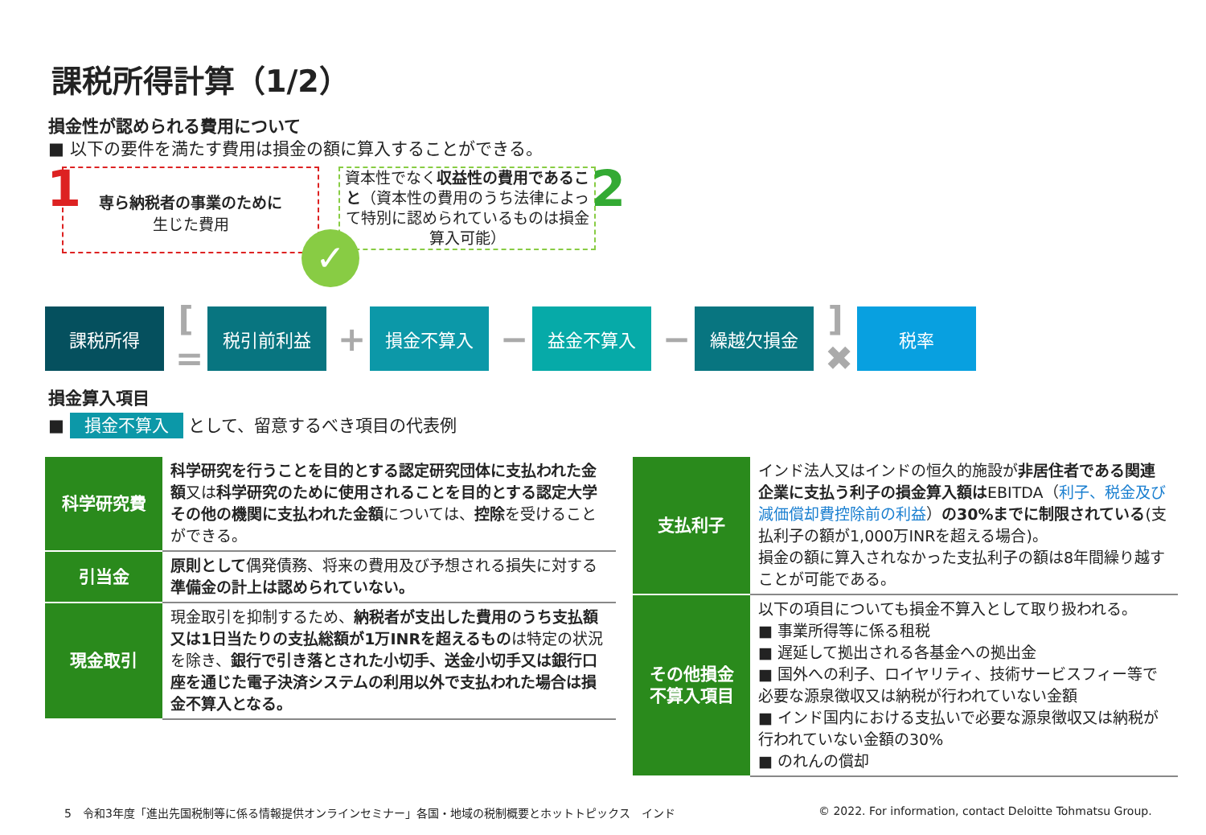課税所得計算（1/2）
損金性が認められる費用について
■ 以下の要件を満たす費用は損金の額に算入することができる。
1
専ら納税者の事業のために
生じた費用
資本性でなく収益性の費用であること（資本性の費用のうち法律によって特別に認められているものは損金算入可能）
2
✓
課税所得
[ =
税引前利益
+
損金不算入
−
益金不算入
−
繰越欠損金
] ✖
税率
損金算入項目
■ 損金不算入 として、留意するべき項目の代表例
| 科学研究費 | 科学研究を行うことを目的とする認定研究団体に支払われた金額 又は 科学研究のために使用されることを目的とする認定大学その他の機関に支払われた金額 については、 控除 を受けることができる。 |
| 引当金 | 原則として 偶発債務、将来の費用及び予想される損失に対する 準備金の計上は認められていない。 |
| 現金取引 | 現金取引を抑制するため、 納税者が支出した費用のうち支払額又は1日当たりの支払総額が1万INRを超えるもの は特定の状況を除き、 銀行で引き落とされた小切手、送金小切手又は銀行口座を通じた電子決済システムの利用以外で支払われた場合は損金不算入となる。 |
| 支払利子 | インド法人又はインドの恒久的施設が 非居住者である関連企業に支払う利子の損金算入額は EBITDA（ 利子、税金及び減価償却費控除前の利益 ） の30%までに制限されている (支払利子の額が1,000万INRを超える場合)。 損金の額に算入されなかった支払利子の額は8年間繰り越すことが可能である。 |
| その他損金 不算入項目 | 以下の項目についても損金不算入として取り扱われる。 ■ 事業所得等に係る租税 ■ 遅延して拠出される各基金への拠出金 ■ 国外への利子、ロイヤリティ、技術サービスフィー等で必要な源泉徴収又は納税が行われていない金額 ■ インド国内における支払いで必要な源泉徴収又は納税が行われていない金額の30% ■ のれんの償却 |
5　令和3年度「進出先国税制等に係る情報提供オンラインセミナー」各国・地域の税制概要とホットトピックス　インド
© 2022. For information, contact Deloitte Tohmatsu Group.